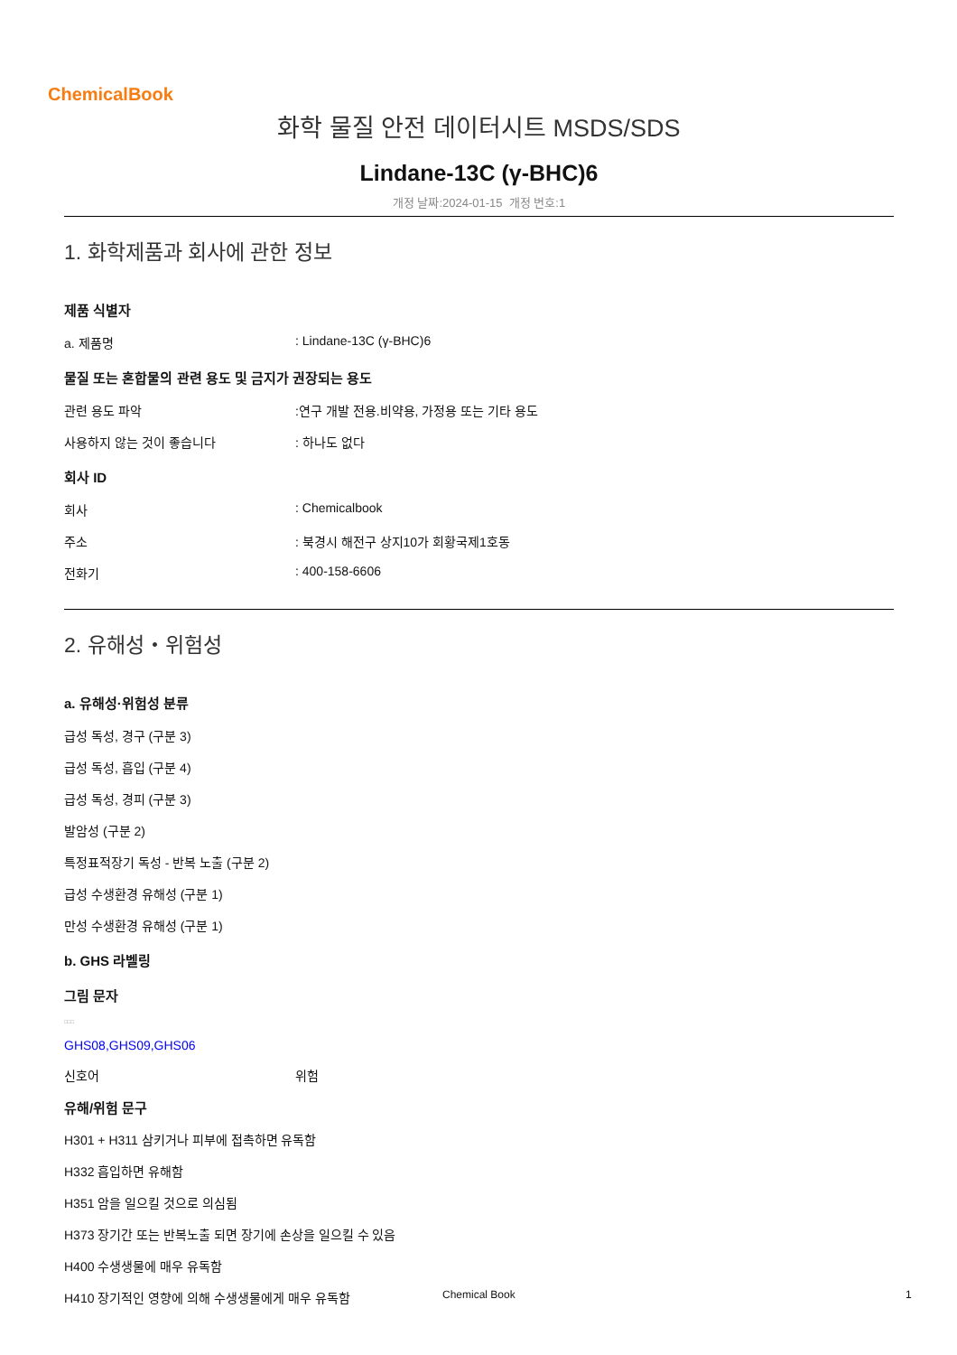ChemicalBook
화학 물질 안전 데이터시트 MSDS/SDS
Lindane-13C (γ-BHC)6
개정 날짜:2024-01-15 개정 번호:1
1. 화학제품과 회사에 관한 정보
제품 식별자
a. 제품명: Lindane-13C (γ-BHC)6
물질 또는 혼합물의 관련 용도 및 금지가 권장되는 용도
관련 용도 파악:연구 개발 전용.비약용, 가정용 또는 기타 용도
사용하지 않는 것이 좋습니다: 하나도 없다
회사 ID
회사: Chemicalbook
주소: 북경시 해전구 상지10가 회황국제1호동
전화기: 400-158-6606
2. 유해성・위험성
a. 유해성·위험성 분류
급성 독성, 경구 (구분 3)
급성 독성, 흡입 (구분 4)
급성 독성, 경피 (구분 3)
발암성 (구분 2)
특정표적장기 독성 - 반복 노출 (구분 2)
급성 수생환경 유해성 (구분 1)
만성 수생환경 유해성 (구분 1)
b. GHS 라벨링
그림 문자
□□□
GHS08,GHS09,GHS06
신호어 위험
유해/위험 문구
H301 + H311 삼키거나 피부에 접촉하면 유독함
H332 흡입하면 유해함
H351 암을 일으킬 것으로 의심됨
H373 장기간 또는 반복노출 되면 장기에 손상을 일으킬 수 있음
H400 수생생물에 매우 유독함
H410 장기적인 영향에 의해 수생생물에게 매우 유독함
Chemical Book 1